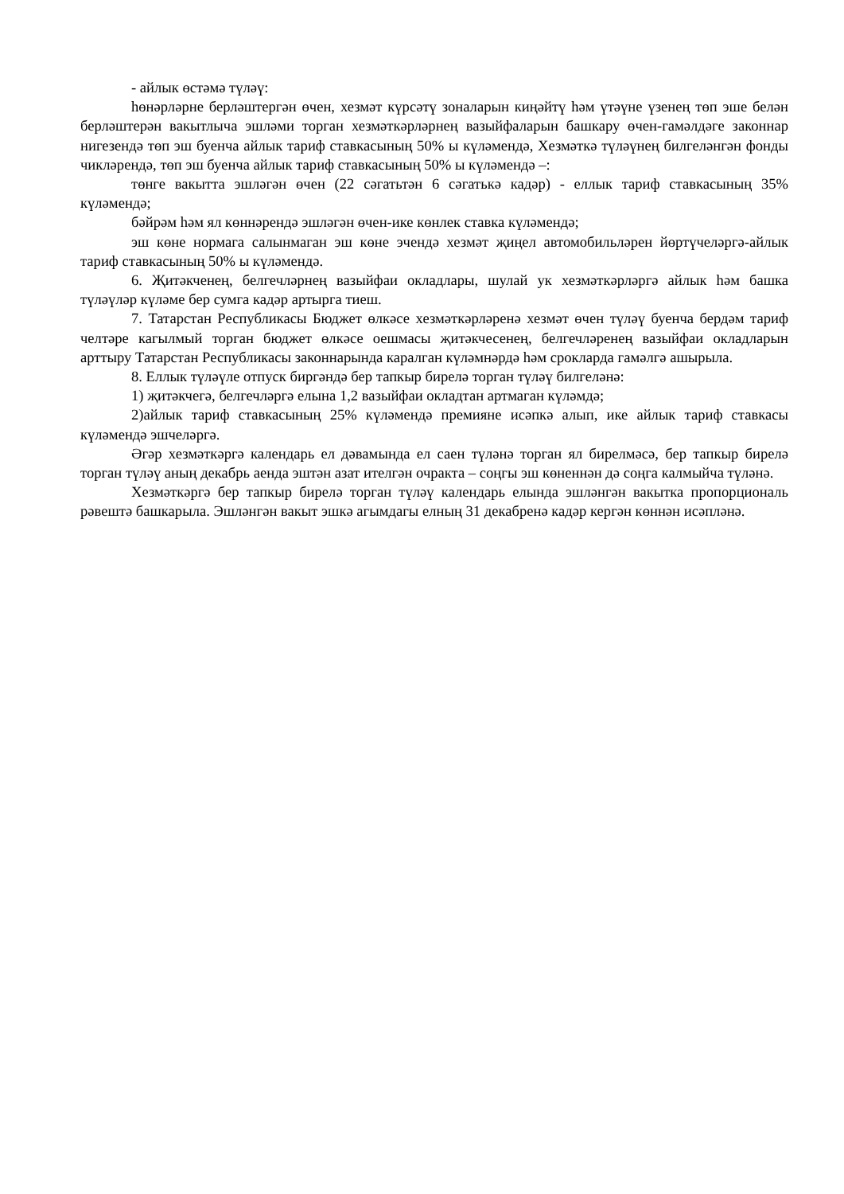- айлык өстәмә түләү:
һөнәрләрне берләштергән өчен, хезмәт күрсәтү зоналарын киңәйтү һәм үтәүне үзенең төп эше белән берләштерән вакытлыча эшләми торган хезмәткәрләрнең вазыйфаларын башкару өчен-гамәлдәге законнар нигезендә төп эш буенча айлык тариф ставкасының 50% ы күләмендә, Хезмәткә түләүнең билгеләнгән фонды чикләрендә, төп эш буенча айлык тариф ставкасының 50% ы күләмендә –:
төнге вакытта эшләгән өчен (22 сәгатьтән 6 сәгатькә кадәр) - еллык тариф ставкасының 35% күләмендә;
бәйрәм һәм ял көннәрендә эшләгән өчен-ике көнлек ставка күләмендә;
эш көне нормага салынмаган эш көне эчендә хезмәт җиңел автомобильләрен йөртүчеләргә-айлык тариф ставкасының 50% ы күләмендә.
6. Җитәкченең, белгечләрнең вазыйфаи окладлары, шулай ук хезмәткәрләргә айлык һәм башка түләүләр күләме бер сумга кадәр артырга тиеш.
7. Татарстан Республикасы Бюджет өлкәсе хезмәткәрләренә хезмәт өчен түләү буенча бердәм тариф челтәре кагылмый торган бюджет өлкәсе оешмасы җитәкчесенең, белгечләренең вазыйфаи окладларын арттыру Татарстан Республикасы законнарында каралган күләмнәрдә һәм срокларда гамәлгә ашырыла.
8. Еллык түләүле отпуск биргәндә бер тапкыр бирелә торган түләү билгеләнә:
1) җитәкчегә, белгечләргә елына 1,2 вазыйфаи окладтан артмаган күләмдә;
2)айлык тариф ставкасының 25% күләмендә премияне исәпкә алып, ике айлык тариф ставкасы күләмендә эшчеләргә.
Әгәр хезмәткәргә календарь ел дәвамында ел саен түләнә торган ял бирелмәсә, бер тапкыр бирелә торган түләү аның декабрь аенда эштән азат ителгән очракта – соңгы эш көненнән дә соңга калмыйча түләнә.
Хезмәткәргә бер тапкыр бирелә торган түләү календарь елында эшләнгән вакытка пропорциональ рәвештә башкарыла. Эшләнгән вакыт эшкә агымдагы елның 31 декабренә кадәр кергән көннән исәпләнә.